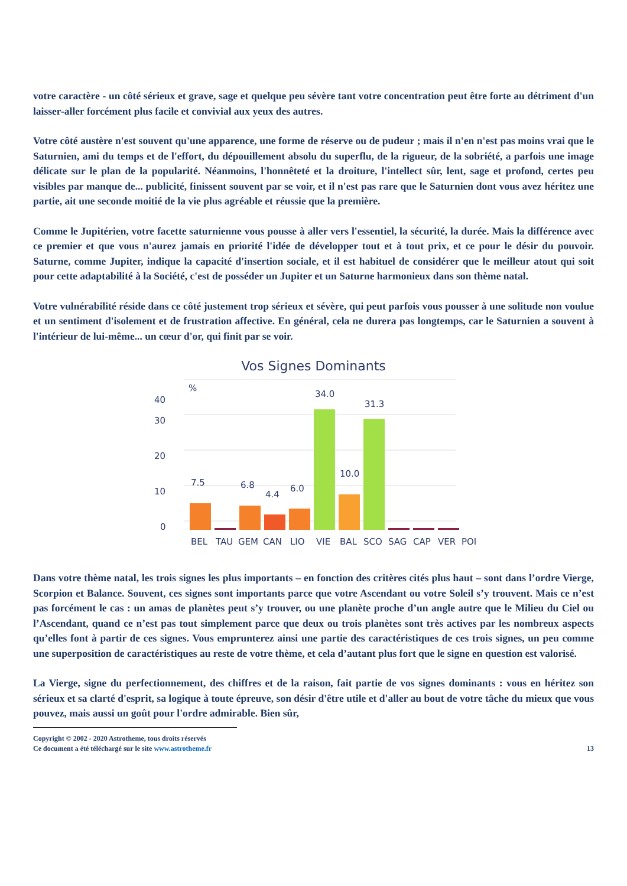votre caractère - un côté sérieux et grave, sage et quelque peu sévère tant votre concentration peut être forte au détriment d'un laisser-aller forcément plus facile et convivial aux yeux des autres.
Votre côté austère n'est souvent qu'une apparence, une forme de réserve ou de pudeur ; mais il n'en n'est pas moins vrai que le Saturnien, ami du temps et de l'effort, du dépouillement absolu du superflu, de la rigueur, de la sobriété, a parfois une image délicate sur le plan de la popularité. Néanmoins, l'honnêteté et la droiture, l'intellect sûr, lent, sage et profond, certes peu visibles par manque de... publicité, finissent souvent par se voir, et il n'est pas rare que le Saturnien dont vous avez héritez une partie, ait une seconde moitié de la vie plus agréable et réussie que la première.
Comme le Jupitérien, votre facette saturnienne vous pousse à aller vers l'essentiel, la sécurité, la durée. Mais la différence avec ce premier et que vous n'aurez jamais en priorité l'idée de développer tout et à tout prix, et ce pour le désir du pouvoir. Saturne, comme Jupiter, indique la capacité d'insertion sociale, et il est habituel de considérer que le meilleur atout qui soit pour cette adaptabilité à la Société, c'est de posséder un Jupiter et un Saturne harmonieux dans son thème natal.
Votre vulnérabilité réside dans ce côté justement trop sérieux et sévère, qui peut parfois vous pousser à une solitude non voulue et un sentiment d'isolement et de frustration affective. En général, cela ne durera pas longtemps, car le Saturnien a souvent à l'intérieur de lui-même... un cœur d'or, qui finit par se voir.
Vos Signes Dominants
0
10
20
30
40
%
7.5
6.8
4.4
6.0
34.0
10.0
31.3
BEL
TAU
GEM
CAN
LIO
VIE
BAL
SCO
SAG
CAP
VER
POI
Dans votre thème natal, les trois signes les plus importants – en fonction des critères cités plus haut – sont dans l’ordre Vierge, Scorpion et Balance. Souvent, ces signes sont importants parce que votre Ascendant ou votre Soleil s’y trouvent. Mais ce n’est pas forcément le cas : un amas de planètes peut s’y trouver, ou une planète proche d’un angle autre que le Milieu du Ciel ou l’Ascendant, quand ce n’est pas tout simplement parce que deux ou trois planètes sont très actives par les nombreux aspects qu’elles font à partir de ces signes. Vous emprunterez ainsi une partie des caractéristiques de ces trois signes, un peu comme une superposition de caractéristiques au reste de votre thème, et cela d’autant plus fort que le signe en question est valorisé.
La Vierge, signe du perfectionnement, des chiffres et de la raison, fait partie de vos signes dominants : vous en héritez son sérieux et sa clarté d'esprit, sa logique à toute épreuve, son désir d'être utile et d'aller au bout de votre tâche du mieux que vous pouvez, mais aussi un goût pour l'ordre admirable. Bien sûr,
Copyright © 2002 - 2020 Astrotheme, tous droits réservés
Ce document a été téléchargé sur le site www.astrotheme.fr 13